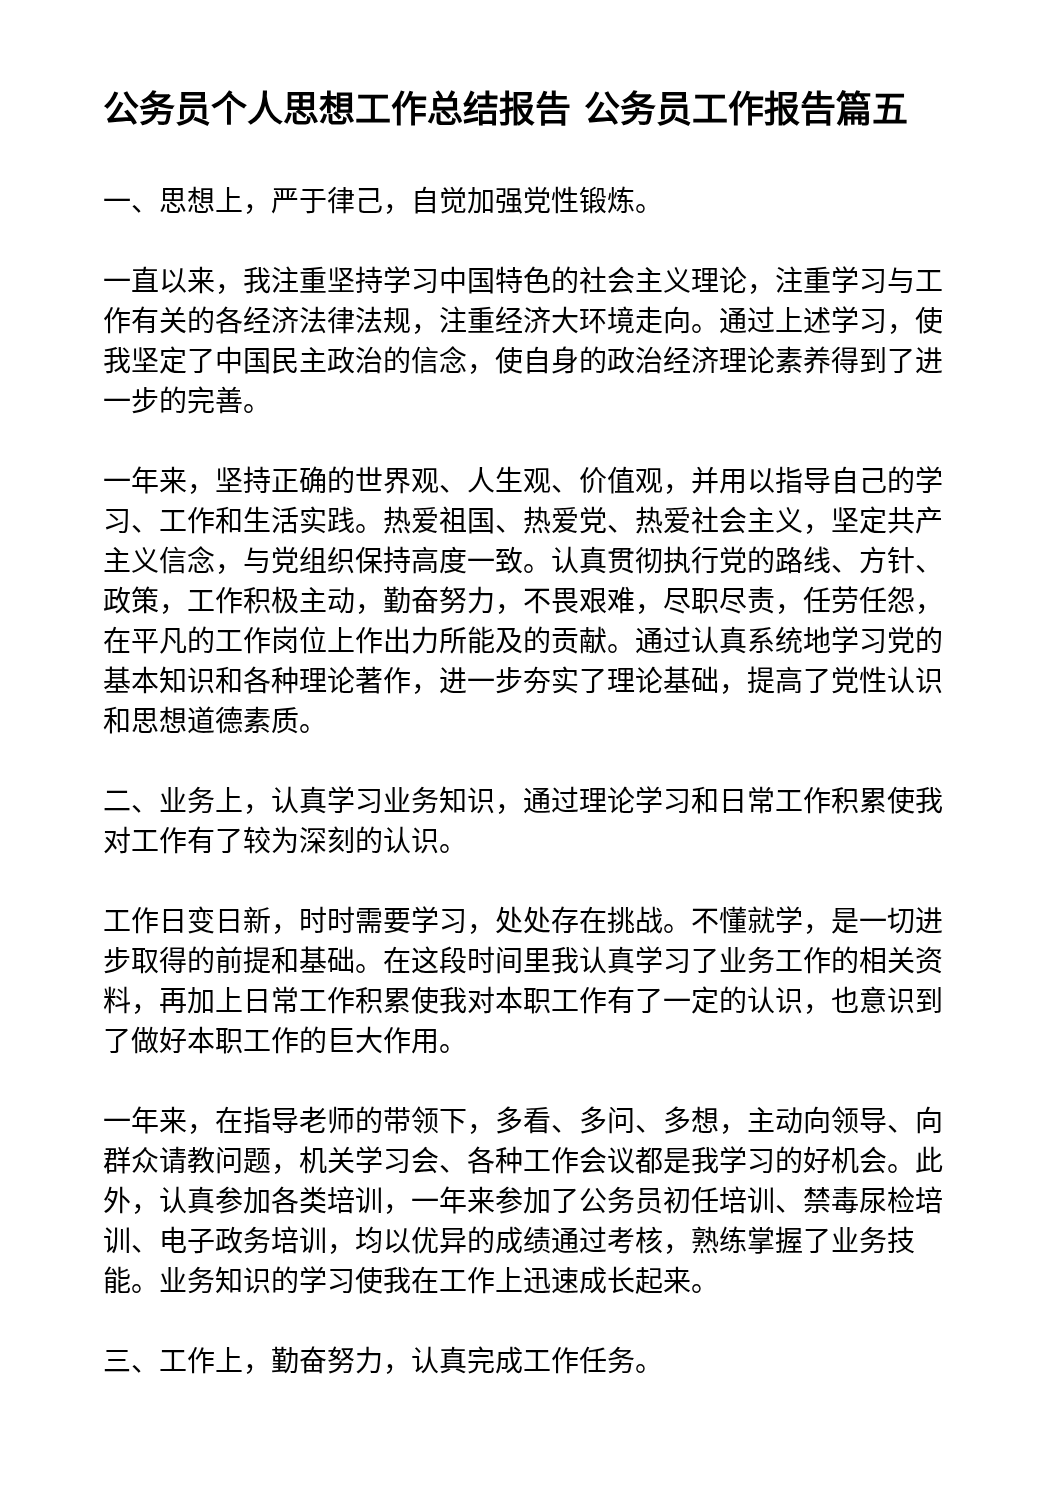公务员个人思想工作总结报告 公务员工作报告篇五
一、思想上，严于律己，自觉加强党性锻炼。
一直以来，我注重坚持学习中国特色的社会主义理论，注重学习与工作有关的各经济法律法规，注重经济大环境走向。通过上述学习，使我坚定了中国民主政治的信念，使自身的政治经济理论素养得到了进一步的完善。
一年来，坚持正确的世界观、人生观、价值观，并用以指导自己的学习、工作和生活实践。热爱祖国、热爱党、热爱社会主义，坚定共产主义信念，与党组织保持高度一致。认真贯彻执行党的路线、方针、政策，工作积极主动，勤奋努力，不畏艰难，尽职尽责，任劳任怨，在平凡的工作岗位上作出力所能及的贡献。通过认真系统地学习党的基本知识和各种理论著作，进一步夯实了理论基础，提高了党性认识和思想道德素质。
二、业务上，认真学习业务知识，通过理论学习和日常工作积累使我对工作有了较为深刻的认识。
工作日变日新，时时需要学习，处处存在挑战。不懂就学，是一切进步取得的前提和基础。在这段时间里我认真学习了业务工作的相关资料，再加上日常工作积累使我对本职工作有了一定的认识，也意识到了做好本职工作的巨大作用。
一年来，在指导老师的带领下，多看、多问、多想，主动向领导、向群众请教问题，机关学习会、各种工作会议都是我学习的好机会。此外，认真参加各类培训，一年来参加了公务员初任培训、禁毒尿检培训、电子政务培训，均以优异的成绩通过考核，熟练掌握了业务技能。业务知识的学习使我在工作上迅速成长起来。
三、工作上，勤奋努力，认真完成工作任务。